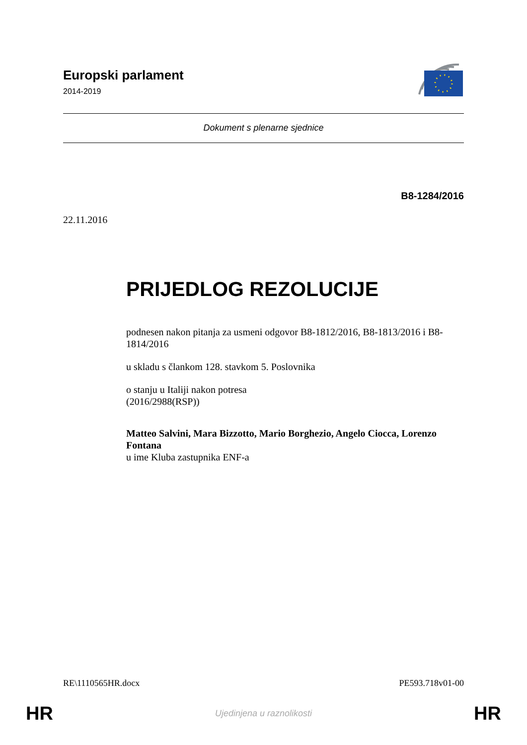Europski parlament
2014-2019
Dokument s plenarne sjednice
B8-1284/2016
22.11.2016
PRIJEDLOG REZOLUCIJE
podnesen nakon pitanja za usmeni odgovor B8-1812/2016, B8-1813/2016 i B8-1814/2016
u skladu s člankom 128. stavkom 5. Poslovnika
o stanju u Italiji nakon potresa
(2016/2988(RSP))
Matteo Salvini, Mara Bizzotto, Mario Borghezio, Angelo Ciocca, Lorenzo Fontana
u ime Kluba zastupnika ENF-a
RE\1110565HR.docx PE593.718v01-00
HR Ujedinjena u raznolikosti HR